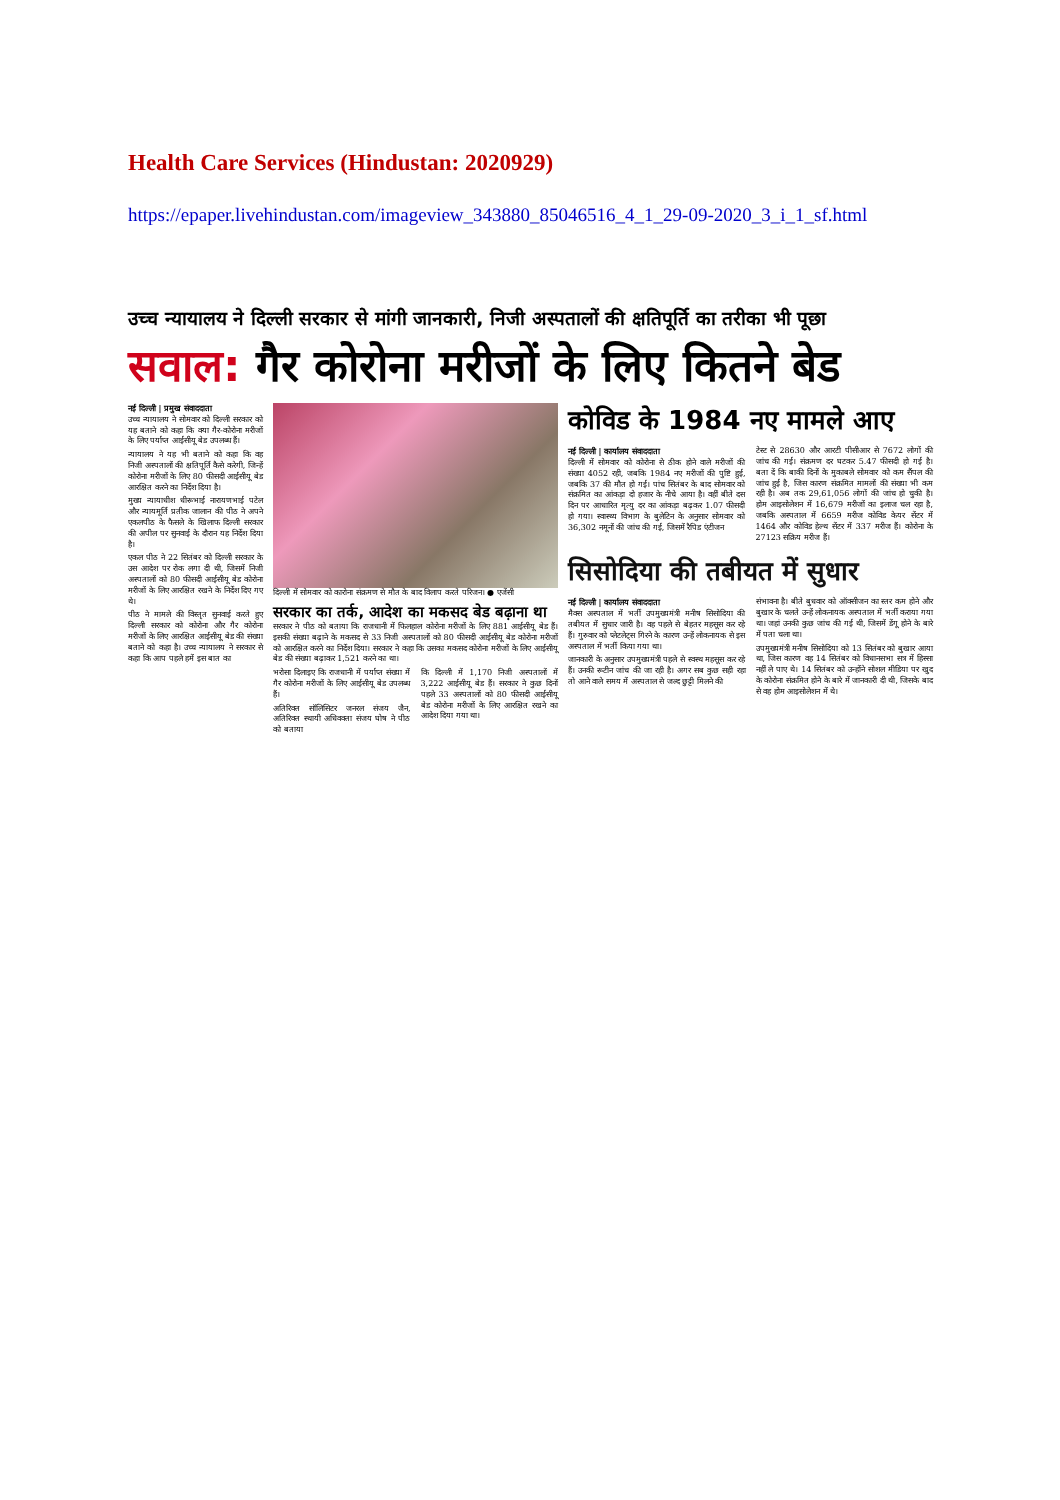Health Care Services (Hindustan: 2020929)
https://epaper.livehindustan.com/imageview_343880_85046516_4_1_29-09-2020_3_i_1_sf.html
उच्च न्यायालय ने दिल्ली सरकार से मांगी जानकारी, निजी अस्पतालों की क्षतिपूर्ति का तरीका भी पूछा
सवाल: गैर कोरोना मरीजों के लिए कितने बेड
नई दिल्ली | प्रमुख संवाददाता
उच्च न्यायालय ने सोमवार को दिल्ली सरकार को यह बताने को कहा कि क्या गैर-कोरोना मरीजों के लिए पर्याप्त आईसीयू बेड उपलब्ध हैं।
न्यायालय ने यह भी बताने को कहा कि वह निजी अस्पतालों की क्षतिपूर्ति कैसे करेगी, जिन्हें कोरोना मरीजों के लिए 80 फीसदी आईसीयू बेड आरक्षित करने का निर्देश दिया है।
मुख्य न्यायाधीश धीरूभाई नारायणभाई पटेल और न्यायमूर्ति प्रतीक जालान की पीठ ने अपने एकलपीठ के फैसले के खिलाफ दिल्ली सरकार की अपील पर सुनवाई के दौरान यह निर्देश दिया है।
एकल पीठ ने 22 सितंबर को दिल्ली सरकार के उस आदेश पर रोक लगा दी थी, जिसमें निजी अस्पतालों को 80 फीसदी आईसीयू बेड कोरोना मरीजों के लिए आरक्षित रखने के निर्देश दिए गए थे।
पीठ ने मामले की विस्तृत सुनवाई करते हुए दिल्ली सरकार को कोरोना और गैर कोरोना मरीजों के लिए आरक्षित आईसीयू बेड की संख्या बताने को कहा है। उच्च न्यायालय ने सरकार से कहा कि आप पहले हमें इस बात का
दिल्ली में सोमवार को कारोना संक्रमण से मौत के बाद विलाप करते परिजन। ● एजेंसी
सरकार का तर्क, आदेश का मकसद बेड बढ़ाना था
सरकार ने पीठ को बताया कि राजधानी में फिलहाल कोरोना मरीजों के लिए 881 आईसीयू बेड हैं। इसकी संख्या बढ़ाने के मकसद से 33 निजी अस्पतालों को 80 फीसदी आईसीयू बेड कोरोना मरीजों को आरक्षित करने का निर्देश दिया। सरकार ने कहा कि उसका मकसद कोरोना मरीजों के लिए आईसीयू बेड की संख्या बढ़ाकर 1,521 करने का था।
भरोसा दिलाइए कि राजधानी में पर्याप्त संख्या में गैर कोरोना मरीजों के लिए आईसीयू बेड उपलब्ध हैं।
अतिरिक्त सॉलिसिटर जनरल संजय जैन, अतिरिक्त स्थायी अधिवक्ता संजय घोष ने पीठ को बताया
कि दिल्ली में 1,170 निजी अस्पतालों में 3,222 आईसीयू बेड हैं। सरकार ने कुछ दिनों पहले 33 अस्पतालों को 80 फीसदी आईसीयू बेड कोरोना मरीजों के लिए आरक्षित रखने का आदेश दिया गया था।
कोविड के 1984 नए मामले आए
नई दिल्ली | कार्यालय संवाददाता
दिल्ली में सोमवार को कोरोना से ठीक होने वाले मरीजों की संख्या 4052 रही, जबकि 1984 नए मरीजों की पुष्टि हुई, जबकि 37 की मौत हो गई। पांच सितंबर के बाद सोमवार को संक्रमित का आंकड़ा दो हजार के नीचे आया है। वहीं बीते दस दिन पर आधारित मृत्यु दर का आंकड़ा बढ़कर 1.07 फीसदी हो गया। स्वास्थ्य विभाग के बुलेटिन के अनुसार सोमवार को 36,302 नमूनों की जांच की गई, जिसमें रैपिड एंटीजन
टेस्ट से 28630 और आरटी पीसीआर से 7672 लोगों की जांच की गई। संक्रमण दर घटकर 5.47 फीसदी हो गई है। बता दें कि बाकी दिनों के मुकाबले सोमवार को कम सैंपल की जांच हुई है, जिस कारण संक्रमित मामलों की संख्या भी कम रही है। अब तक 29,61,056 लोगों की जांच हो चुकी है। होम आइसोलेशन में 16,679 मरीजों का इलाज चल रहा है, जबकि अस्पताल में 6659 मरीज कोविड केयर सेंटर में 1464 और कोविड हेल्थ सेंटर में 337 मरीज हैं। कोरोना के 27123 सक्रिय मरीज हैं।
सिसोदिया की तबीयत में सुधार
नई दिल्ली | कार्यालय संवाददाता
मैक्स अस्पताल में भर्ती उपमुख्यमंत्री मनीष सिसोदिया की तबीयत में सुधार जारी है। वह पहले से बेहतर महसूस कर रहे हैं। गुरुवार को प्लेटलेट्स गिरने के कारण उन्हें लोकनायक से इस अस्पताल में भर्ती किया गया था।
जानकारी के अनुसार उपमुख्यमंत्री पहले से स्वस्थ महसूस कर रहे हैं। उनकी रूटीन जांच की जा रही है। अगर सब कुछ सही रहा तो आने वाले समय में अस्पताल से जल्द छुट्टी मिलने की
संभावना है। बीते बुधवार को ऑक्सीजन का स्तर कम होने और बुखार के चलते उन्हें लोकनायक अस्पताल में भर्ती कराया गया था। जहां उनकी कुछ जांच की गई थी, जिसमें डेंगू होने के बारे में पता चला था।
उपमुख्यमंत्री मनीष सिसोदिया को 13 सितंबर को बुखार आया था, जिस कारण वह 14 सितंबर को विधानसभा सत्र में हिस्सा नहीं ले पाए थे। 14 सितंबर को उन्होंने सोशल मीडिया पर खुद के कोरोना संक्रमित होने के बारे में जानकारी दी थी, जिसके बाद से वह होम आइसोलेशन में थे।